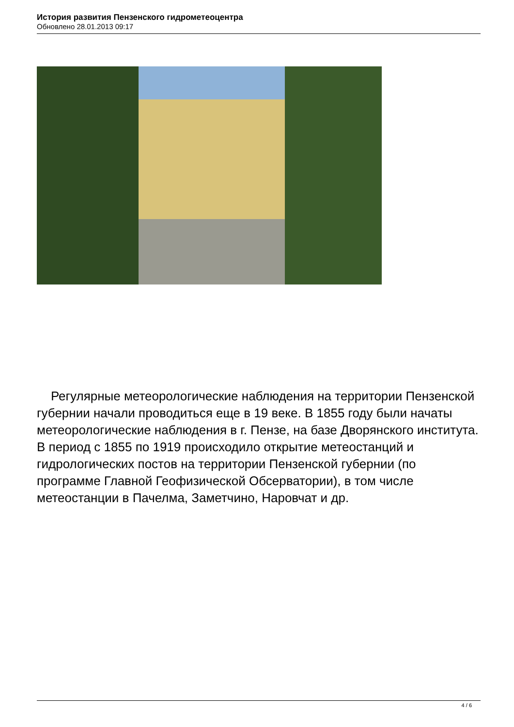История развития Пензенского гидрометеоцентра
Обновлено 28.01.2013 09:17
Регулярные метеорологические наблюдения на территории Пензенской губернии начали проводиться еще в 19 веке. В 1855 году были начаты метеорологические наблюдения в г. Пензе, на базе Дворянского института. В период с 1855 по 1919 происходило открытие метеостанций и гидрологических постов на территории Пензенской губернии (по программе Главной Геофизической Обсерватории), в том числе метеостанции в Пачелма, Заметчино, Наровчат и др.
4 / 6